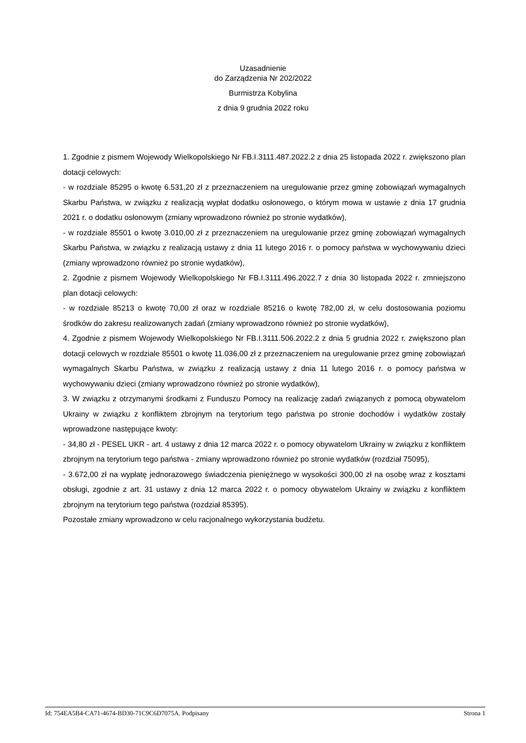Uzasadnienie
do Zarządzenia Nr 202/2022
Burmistrza Kobylina
z dnia 9 grudnia 2022 roku
1. Zgodnie z pismem Wojewody Wielkopolskiego Nr FB.I.3111.487.2022.2 z dnia 25 listopada 2022 r. zwiększono plan dotacji celowych:
- w rozdziale 85295 o kwotę 6.531,20 zł z przeznaczeniem na uregulowanie przez gminę zobowiązań wymagalnych Skarbu Państwa, w związku z realizacją wypłat dodatku osłonowego, o którym mowa w ustawie z dnia 17 grudnia 2021 r. o dodatku osłonowym (zmiany wprowadzono również po stronie wydatków),
- w rozdziale 85501 o kwotę 3.010,00 zł z przeznaczeniem na uregulowanie przez gminę zobowiązań wymagalnych Skarbu Państwa, w związku z realizacją ustawy z dnia 11 lutego 2016 r. o pomocy państwa w wychowywaniu dzieci (zmiany wprowadzono również po stronie wydatków),
2. Zgodnie z pismem Wojewody Wielkopolskiego Nr FB.I.3111.496.2022.7 z dnia 30 listopada 2022 r. zmniejszono plan dotacji celowych:
- w rozdziale 85213 o kwotę 70,00 zł oraz w rozdziale 85216 o kwotę 782,00 zł, w celu dostosowania poziomu środków do zakresu realizowanych zadań (zmiany wprowadzono również po stronie wydatków),
4. Zgodnie z pismem Wojewody Wielkopolskiego Nr FB.I.3111.506.2022.2 z dnia 5 grudnia 2022 r. zwiększono plan dotacji celowych w rozdziale 85501 o kwotę 11.036,00 zł z przeznaczeniem na uregulowanie przez gminę zobowiązań wymagalnych Skarbu Państwa, w związku z realizacją ustawy z dnia 11 lutego 2016 r. o pomocy państwa w wychowywaniu dzieci (zmiany wprowadzono również po stronie wydatków),
3. W związku z otrzymanymi środkami z Funduszu Pomocy na realizację zadań związanych z pomocą obywatelom Ukrainy w związku z konfliktem zbrojnym na terytorium tego państwa po stronie dochodów i wydatków zostały wprowadzone następujące kwoty:
- 34,80 zł - PESEL UKR - art. 4 ustawy z dnia 12 marca 2022 r. o pomocy obywatelom Ukrainy w związku z konfliktem zbrojnym na terytorium tego państwa - zmiany wprowadzono również po stronie wydatków (rozdział 75095),
- 3.672,00 zł na wypłatę jednorazowego świadczenia pieniężnego w wysokości 300,00 zł na osobę wraz z kosztami obsługi, zgodnie z art. 31 ustawy z dnia 12 marca 2022 r. o pomocy obywatelom Ukrainy w związku z konfliktem zbrojnym na terytorium tego państwa (rozdział 85395).
Pozostałe zmiany wprowadzono w celu racjonalnego wykorzystania budżetu.
Id: 754EA5B4-CA71-4674-BD30-71C9C6D7075A. Podpisany Strona 1